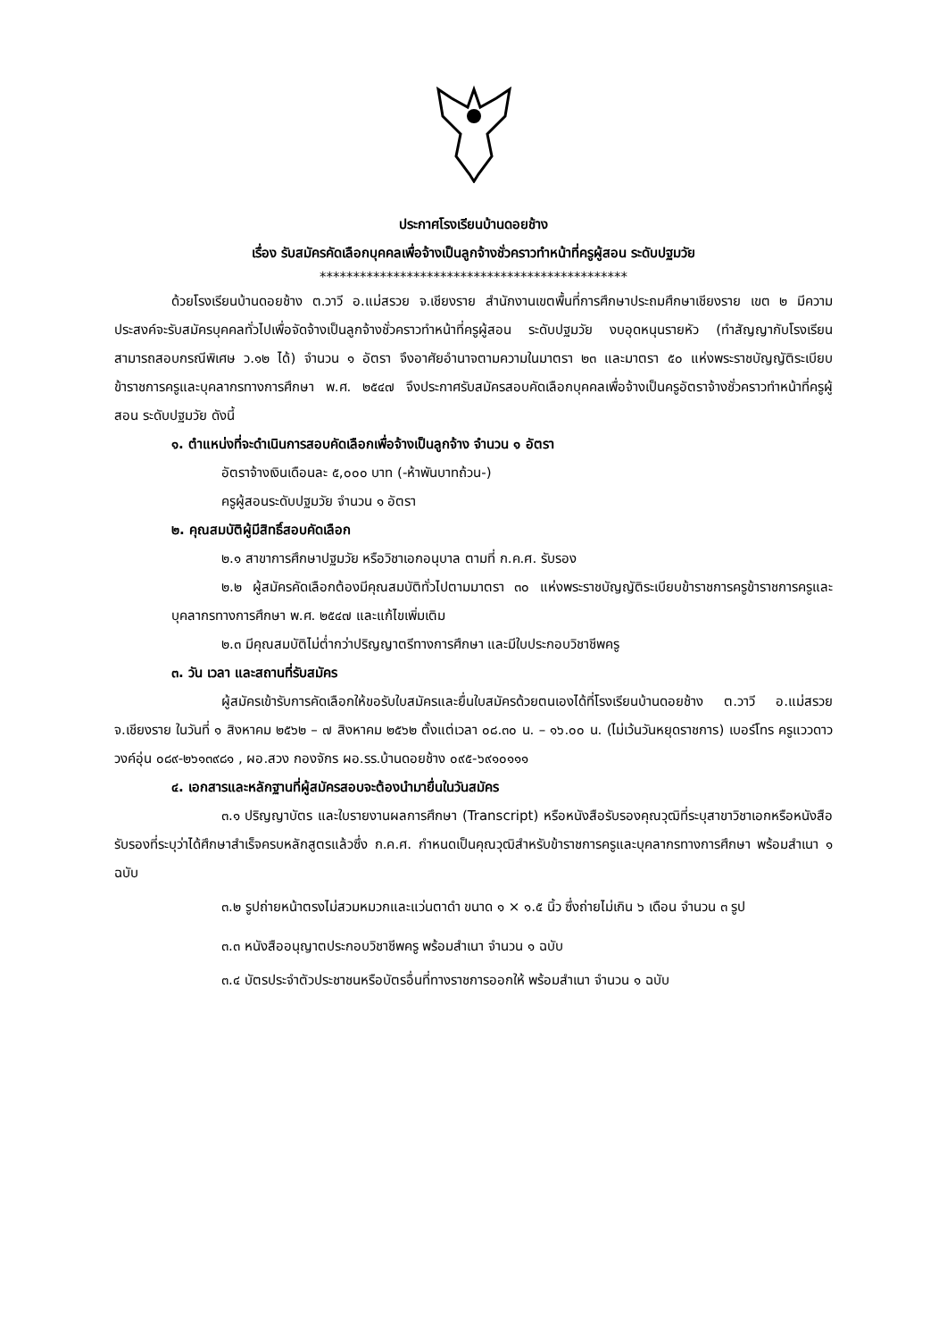ประกาศโรงเรียนบ้านดอยช้าง
เรื่อง รับสมัครคัดเลือกบุคคลเพื่อจ้างเป็นลูกจ้างชั่วคราวทำหน้าที่ครูผู้สอน ระดับปฐมวัย
**********************************************
ด้วยโรงเรียนบ้านดอยช้าง ต.วาวี อ.แม่สรวย จ.เชียงราย สำนักงานเขตพื้นที่การศึกษาประถมศึกษาเชียงราย เขต ๒ มีความประสงค์จะรับสมัครบุคคลทั่วไปเพื่อจัดจ้างเป็นลูกจ้างชั่วคราวทำหน้าที่ครูผู้สอน ระดับปฐมวัย งบอุดหนุนรายหัว (ทำสัญญากับโรงเรียน สามารถสอบกรณีพิเศษ ว.๑๒ ได้) จำนวน ๑ อัตรา จึงอาศัยอำนาจตามความในมาตรา ๒๓ และมาตรา ๕๐ แห่งพระราชบัญญัติระเบียบข้าราชการครูและบุคลากรทางการศึกษา พ.ศ. ๒๕๔๗ จึงประกาศรับสมัครสอบคัดเลือกบุคคลเพื่อจ้างเป็นครูอัตราจ้างชั่วคราวทำหน้าที่ครูผู้สอน ระดับปฐมวัย ดังนี้
๑. ตำแหน่งที่จะดำเนินการสอบคัดเลือกเพื่อจ้างเป็นลูกจ้าง จำนวน ๑ อัตรา
อัตราจ้างเงินเดือนละ ๕,๐๐๐ บาท (-ห้าพันบาทถ้วน-)
ครูผู้สอนระดับปฐมวัย จำนวน ๑ อัตรา
๒. คุณสมบัติผู้มีสิทธิ์สอบคัดเลือก
๒.๑ สาขาการศึกษาปฐมวัย หรือวิชาเอกอนุบาล ตามที่ ก.ค.ศ. รับรอง
๒.๒ ผู้สมัครคัดเลือกต้องมีคุณสมบัติทั่วไปตามมาตรา ๓๐ แห่งพระราชบัญญัติระเบียบข้าราชการครูข้าราชการครูและบุคลากรทางการศึกษา พ.ศ. ๒๕๔๗ และแก้ไขเพิ่มเติม
๒.๓ มีคุณสมบัติไม่ต่ำกว่าปริญญาตรีทางการศึกษา และมีใบประกอบวิชาชีพครู
๓. วัน เวลา และสถานที่รับสมัคร
ผู้สมัครเข้ารับการคัดเลือกให้ขอรับใบสมัครและยื่นใบสมัครด้วยตนเองได้ที่โรงเรียนบ้านดอยช้าง ต.วาวี อ.แม่สรวย จ.เชียงราย ในวันที่ ๑ สิงหาคม ๒๕๖๒ – ๗ สิงหาคม ๒๕๖๒ ตั้งแต่เวลา ๐๘.๓๐ น. – ๑๖.๐๐ น. (ไม่เว้นวันหยุดราชการ) เบอร์โทร ครูแววดาว วงค์อุ่น ๐๘๙-๒๖๑๓๙๘๑ , ผอ.สวง กองจักร ผอ.รร.บ้านดอยช้าง ๐๙๕-๖๙๑๐๑๑๑
๔. เอกสารและหลักฐานที่ผู้สมัครสอบจะต้องนำมายื่นในวันสมัคร
๓.๑ ปริญญาบัตร และใบรายงานผลการศึกษา (Transcript) หรือหนังสือรับรองคุณวุฒิที่ระบุสาขาวิชาเอกหรือหนังสือรับรองที่ระบุว่าได้ศึกษาสำเร็จครบหลักสูตรแล้วซึ่ง ก.ค.ศ. กำหนดเป็นคุณวุฒิสำหรับข้าราชการครูและบุคลากรทางการศึกษา พร้อมสำเนา ๑ ฉบับ
๓.๒ รูปถ่ายหน้าตรงไม่สวมหมวกและแว่นตาดำ ขนาด ๑ × ๑.๕ นิ้ว ซึ่งถ่ายไม่เกิน ๖ เดือน จำนวน ๓ รูป
๓.๓ หนังสืออนุญาตประกอบวิชาชีพครู พร้อมสำเนา จำนวน ๑ ฉบับ
๓.๔ บัตรประจำตัวประชาชนหรือบัตรอื่นที่ทางราชการออกให้ พร้อมสำเนา จำนวน ๑ ฉบับ